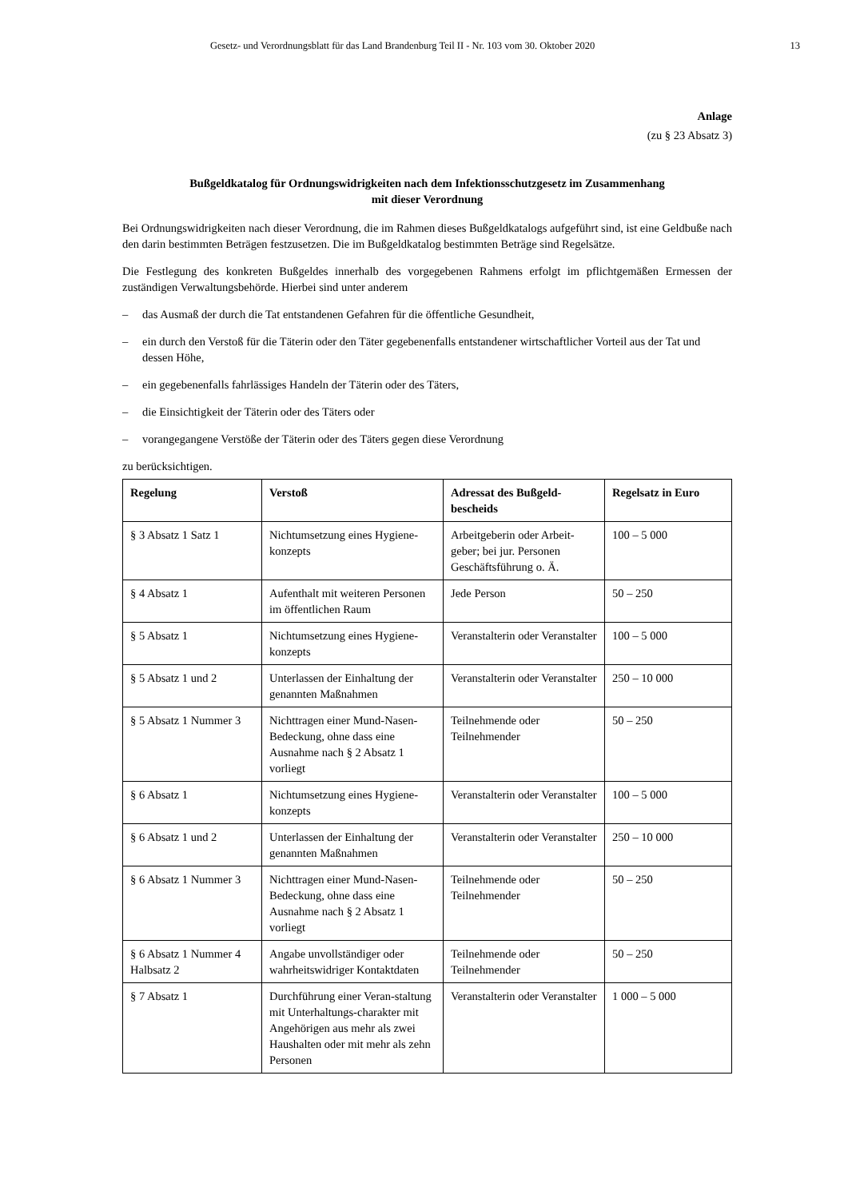Gesetz- und Verordnungsblatt für das Land Brandenburg Teil II - Nr. 103 vom 30. Oktober 2020 13
Anlage
(zu § 23 Absatz 3)
Bußgeldkatalog für Ordnungswidrigkeiten nach dem Infektionsschutzgesetz im Zusammenhang
mit dieser Verordnung
Bei Ordnungswidrigkeiten nach dieser Verordnung, die im Rahmen dieses Bußgeldkatalogs aufgeführt sind, ist eine Geldbuße nach den darin bestimmten Beträgen festzusetzen. Die im Bußgeldkatalog bestimmten Beträge sind Regelsätze.
Die Festlegung des konkreten Bußgeldes innerhalb des vorgegebenen Rahmens erfolgt im pflichtgemäßen Ermessen der zuständigen Verwaltungsbehörde. Hierbei sind unter anderem
– das Ausmaß der durch die Tat entstandenen Gefahren für die öffentliche Gesundheit,
– ein durch den Verstoß für die Täterin oder den Täter gegebenenfalls entstandener wirtschaftlicher Vorteil aus der Tat und dessen Höhe,
– ein gegebenenfalls fahrlässiges Handeln der Täterin oder des Täters,
– die Einsichtigkeit der Täterin oder des Täters oder
– vorangegangene Verstöße der Täterin oder des Täters gegen diese Verordnung
zu berücksichtigen.
| Regelung | Verstoß | Adressat des Bußgeld-bescheids | Regelsatz in Euro |
| --- | --- | --- | --- |
| § 3 Absatz 1 Satz 1 | Nichtumsetzung eines Hygiene-konzepts | Arbeitgeberin oder Arbeit-geber; bei jur. Personen Geschäftsführung o. Ä. | 100 – 5 000 |
| § 4 Absatz 1 | Aufenthalt mit weiteren Personen im öffentlichen Raum | Jede Person | 50 – 250 |
| § 5 Absatz 1 | Nichtumsetzung eines Hygiene-konzepts | Veranstalterin oder Veranstalter | 100 – 5 000 |
| § 5 Absatz 1 und 2 | Unterlassen der Einhaltung der genannten Maßnahmen | Veranstalterin oder Veranstalter | 250 – 10 000 |
| § 5 Absatz 1 Nummer 3 | Nichttragen einer Mund-Nasen-Bedeckung, ohne dass eine Ausnahme nach § 2 Absatz 1 vorliegt | Teilnehmende oder Teilnehmender | 50 – 250 |
| § 6 Absatz 1 | Nichtumsetzung eines Hygiene-konzepts | Veranstalterin oder Veranstalter | 100 – 5 000 |
| § 6 Absatz 1 und 2 | Unterlassen der Einhaltung der genannten Maßnahmen | Veranstalterin oder Veranstalter | 250 – 10 000 |
| § 6 Absatz 1 Nummer 3 | Nichttragen einer Mund-Nasen-Bedeckung, ohne dass eine Ausnahme nach § 2 Absatz 1 vorliegt | Teilnehmende oder Teilnehmender | 50 – 250 |
| § 6 Absatz 1 Nummer 4 Halbsatz 2 | Angabe unvollständiger oder wahrheitswidriger Kontaktdaten | Teilnehmende oder Teilnehmender | 50 – 250 |
| § 7 Absatz 1 | Durchführung einer Veran-staltung mit Unterhaltungs-charakter mit Angehörigen aus mehr als zwei Haushalten oder mit mehr als zehn Personen | Veranstalterin oder Veranstalter | 1 000 – 5 000 |